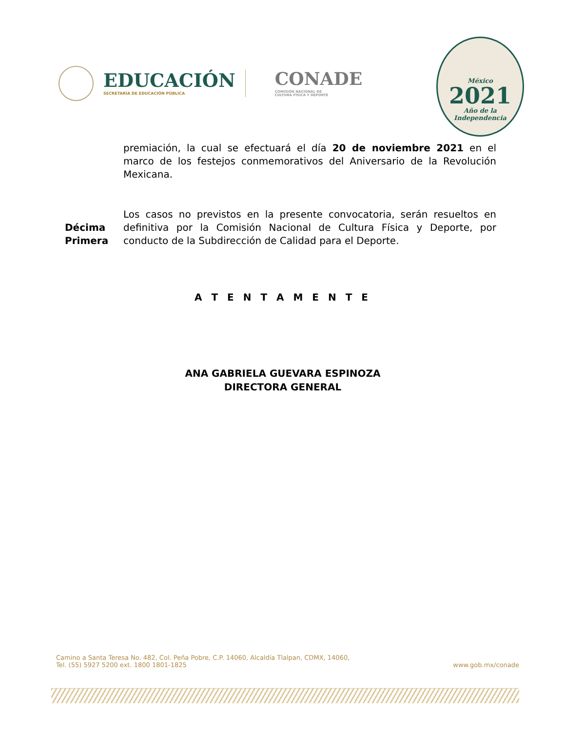EDUCACIÓN
SECRETARÍA DE EDUCACIÓN PÚBLICA
CONADE
COMISIÓN NACIONAL DE
CULTURA FÍSICA Y DEPORTE
México
2021
Año de la Independencia
premiación, la cual se efectuará el día 20 de noviembre 2021 en el marco de los festejos conmemorativos del Aniversario de la Revolución Mexicana.
Décima
Primera
Los casos no previstos en la presente convocatoria, serán resueltos en definitiva por la Comisión Nacional de Cultura Física y Deporte, por conducto de la Subdirección de Calidad para el Deporte.
A T E N T A M E N T E
ANA GABRIELA GUEVARA ESPINOZA
DIRECTORA GENERAL
Camino a Santa Teresa No. 482, Col. Peña Pobre, C.P. 14060, Alcaldía Tlalpan, CDMX, 14060,
Tel. (55) 5927 5200 ext. 1800 1801-1825 www.gob.mx/conade